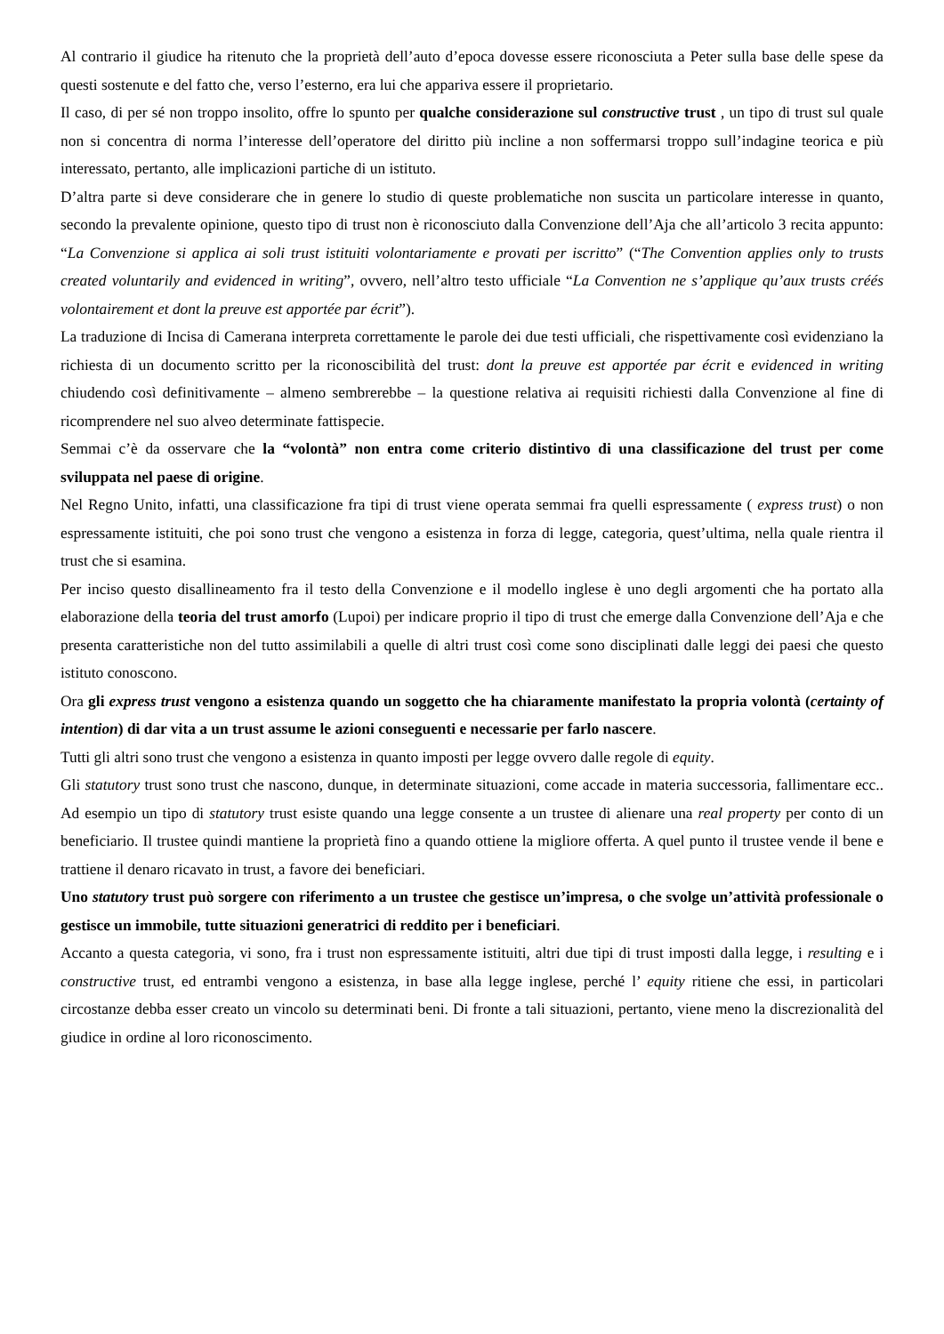Al contrario il giudice ha ritenuto che la proprietà dell’auto d’epoca dovesse essere riconosciuta a Peter sulla base delle spese da questi sostenute e del fatto che, verso l’esterno, era lui che appariva essere il proprietario.
Il caso, di per sé non troppo insolito, offre lo spunto per qualche considerazione sul constructive trust , un tipo di trust sul quale non si concentra di norma l’interesse dell’operatore del diritto più incline a non soffermarsi troppo sull’indagine teorica e più interessato, pertanto, alle implicazioni partiche di un istituto.
D’altra parte si deve considerare che in genere lo studio di queste problematiche non suscita un particolare interesse in quanto, secondo la prevalente opinione, questo tipo di trust non è riconosciuto dalla Convenzione dell’Aja che all’articolo 3 recita appunto: “La Convenzione si applica ai soli trust istituiti volontariamente e provati per iscritto” (“The Convention applies only to trusts created voluntarily and evidenced in writing”, ovvero, nell’altro testo ufficiale “La Convention ne s’applique qu’aux trusts créés volontairement et dont la preuve est apportée par écrit”).
La traduzione di Incisa di Camerana interpreta correttamente le parole dei due testi ufficiali, che rispettivamente così evidenziano la richiesta di un documento scritto per la riconoscibilità del trust: dont la preuve est apportée par écrit e evidenced in writing chiudendo così definitivamente – almeno sembrerebbe – la questione relativa ai requisiti richiesti dalla Convenzione al fine di ricomprendere nel suo alveo determinate fattispecie.
Semmai c’è da osservare che la “volontà” non entra come criterio distintivo di una classificazione del trust per come sviluppata nel paese di origine.
Nel Regno Unito, infatti, una classificazione fra tipi di trust viene operata semmai fra quelli espressamente ( express trust) o non espressamente istituiti, che poi sono trust che vengono a esistenza in forza di legge, categoria, quest’ultima, nella quale rientra il trust che si esamina.
Per inciso questo disallineamento fra il testo della Convenzione e il modello inglese è uno degli argomenti che ha portato alla elaborazione della teoria del trust amorfo (Lupoi) per indicare proprio il tipo di trust che emerge dalla Convenzione dell’Aja e che presenta caratteristiche non del tutto assimilabili a quelle di altri trust così come sono disciplinati dalle leggi dei paesi che questo istituto conoscono.
Ora gli express trust vengono a esistenza quando un soggetto che ha chiaramente manifestato la propria volontà (certainty of intention) di dar vita a un trust assume le azioni conseguenti e necessarie per farlo nascere.
Tutti gli altri sono trust che vengono a esistenza in quanto imposti per legge ovvero dalle regole di equity.
Gli statutory trust sono trust che nascono, dunque, in determinate situazioni, come accade in materia successoria, fallimentare ecc.. Ad esempio un tipo di statutory trust esiste quando una legge consente a un trustee di alienare una real property per conto di un beneficiario. Il trustee quindi mantiene la proprietà fino a quando ottiene la migliore offerta. A quel punto il trustee vende il bene e trattiene il denaro ricavato in trust, a favore dei beneficiari.
Uno statutory trust può sorgere con riferimento a un trustee che gestisce un’impresa, o che svolge un’attività professionale o gestisce un immobile, tutte situazioni generatrici di reddito per i beneficiari.
Accanto a questa categoria, vi sono, fra i trust non espressamente istituiti, altri due tipi di trust imposti dalla legge, i resulting e i constructive trust, ed entrambi vengono a esistenza, in base alla legge inglese, perché l’ equity ritiene che essi, in particolari circostanze debba esser creato un vincolo su determinati beni. Di fronte a tali situazioni, pertanto, viene meno la discrezionalità del giudice in ordine al loro riconoscimento.